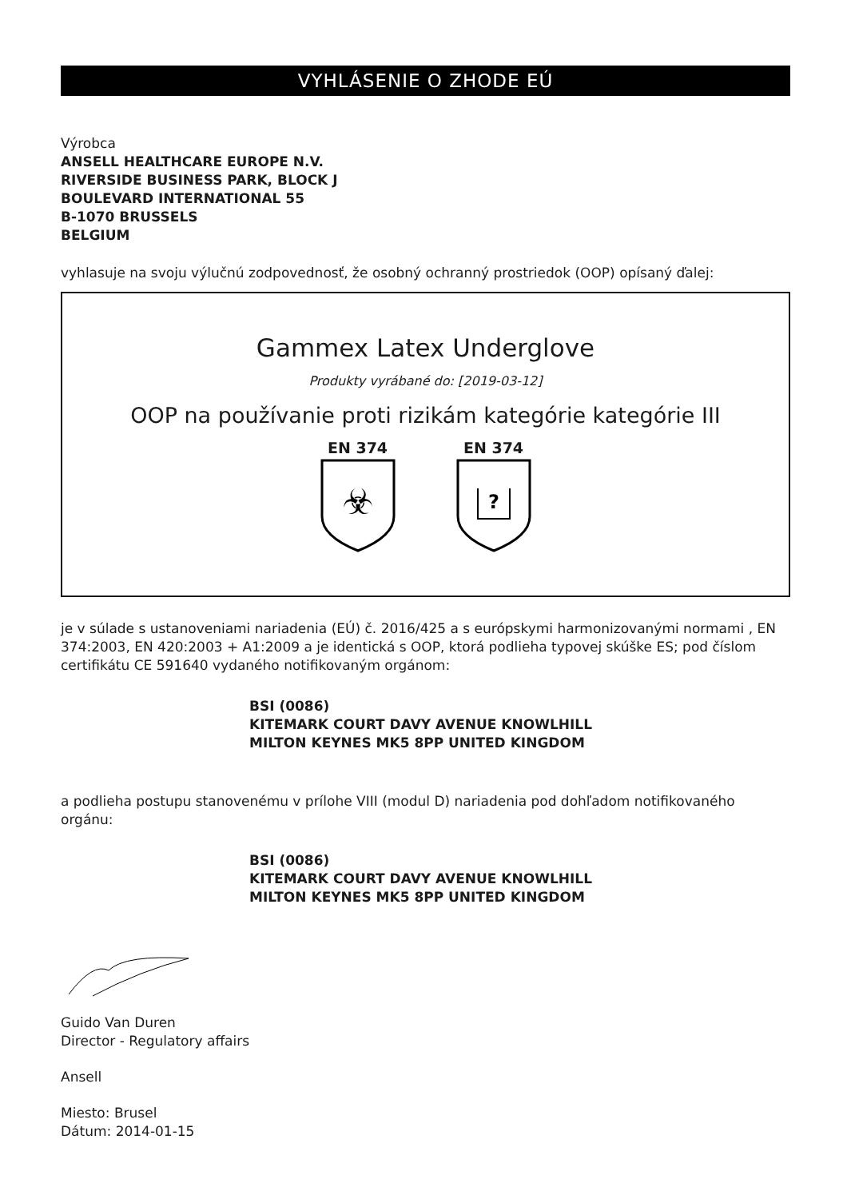VYHLÁSENIE O ZHODE EÚ
Výrobca
ANSELL HEALTHCARE EUROPE N.V.
RIVERSIDE BUSINESS PARK, BLOCK J
BOULEVARD INTERNATIONAL 55
B-1070 BRUSSELS
BELGIUM
vyhlasuje na svoju výlučnú zodpovednosť, že osobný ochranný prostriedok (OOP) opísaný ďalej:
Gammex Latex Underglove
Produkty vyrábané do: [2019-03-12]
OOP na používanie proti rizikám kategórie kategórie III
EN 374
☣
EN 374
?
je v súlade s ustanoveniami nariadenia (EÚ) č. 2016/425 a s európskymi harmonizovanými normami , EN 374:2003, EN 420:2003 + A1:2009 a je identická s OOP, ktorá podlieha typovej skúške ES; pod číslom certifikátu CE 591640 vydaného notifikovaným orgánom:
BSI (0086)
KITEMARK COURT DAVY AVENUE KNOWLHILL
MILTON KEYNES MK5 8PP UNITED KINGDOM
a podlieha postupu stanovenému v prílohe VIII (modul D) nariadenia pod dohľadom notifikovaného orgánu:
BSI (0086)
KITEMARK COURT DAVY AVENUE KNOWLHILL
MILTON KEYNES MK5 8PP UNITED KINGDOM
Guido Van Duren
Director - Regulatory affairs
Ansell
Miesto: Brusel
Dátum: 2014-01-15